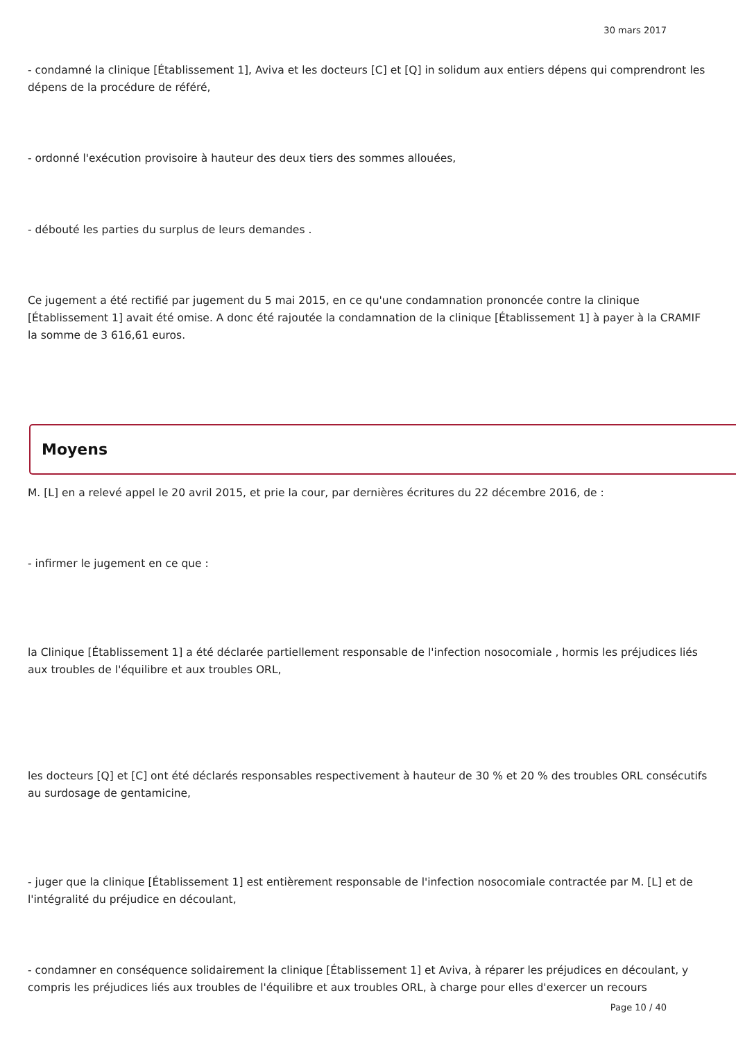30 mars 2017
- condamné la clinique [Établissement 1], Aviva et les docteurs [C] et [Q] in solidum aux entiers dépens qui comprendront les dépens de la procédure de référé,
- ordonné l'exécution provisoire à hauteur des deux tiers des sommes allouées,
- débouté les parties du surplus de leurs demandes .
Ce jugement a été rectifié par jugement du 5 mai 2015, en ce qu'une condamnation prononcée contre la clinique [Établissement 1] avait été omise. A donc été rajoutée la condamnation de la clinique [Établissement 1] à payer à la CRAMIF la somme de 3 616,61 euros.
Moyens
M. [L] en a relevé appel le 20 avril 2015, et prie la cour, par dernières écritures du 22 décembre 2016, de :
- infirmer le jugement en ce que :
la Clinique [Établissement 1] a été déclarée partiellement responsable de l'infection nosocomiale , hormis les préjudices liés aux troubles de l'équilibre et aux troubles ORL,
les docteurs [Q] et [C] ont été déclarés responsables respectivement à hauteur de 30 % et 20 % des troubles ORL consécutifs au surdosage de gentamicine,
- juger que la clinique [Établissement 1] est entièrement responsable de l'infection nosocomiale contractée par M. [L] et de l'intégralité du préjudice en découlant,
- condamner en conséquence solidairement la clinique [Établissement 1] et Aviva, à réparer les préjudices en découlant, y compris les préjudices liés aux troubles de l'équilibre et aux troubles ORL, à charge pour elles d'exercer un recours
Page 10 / 40